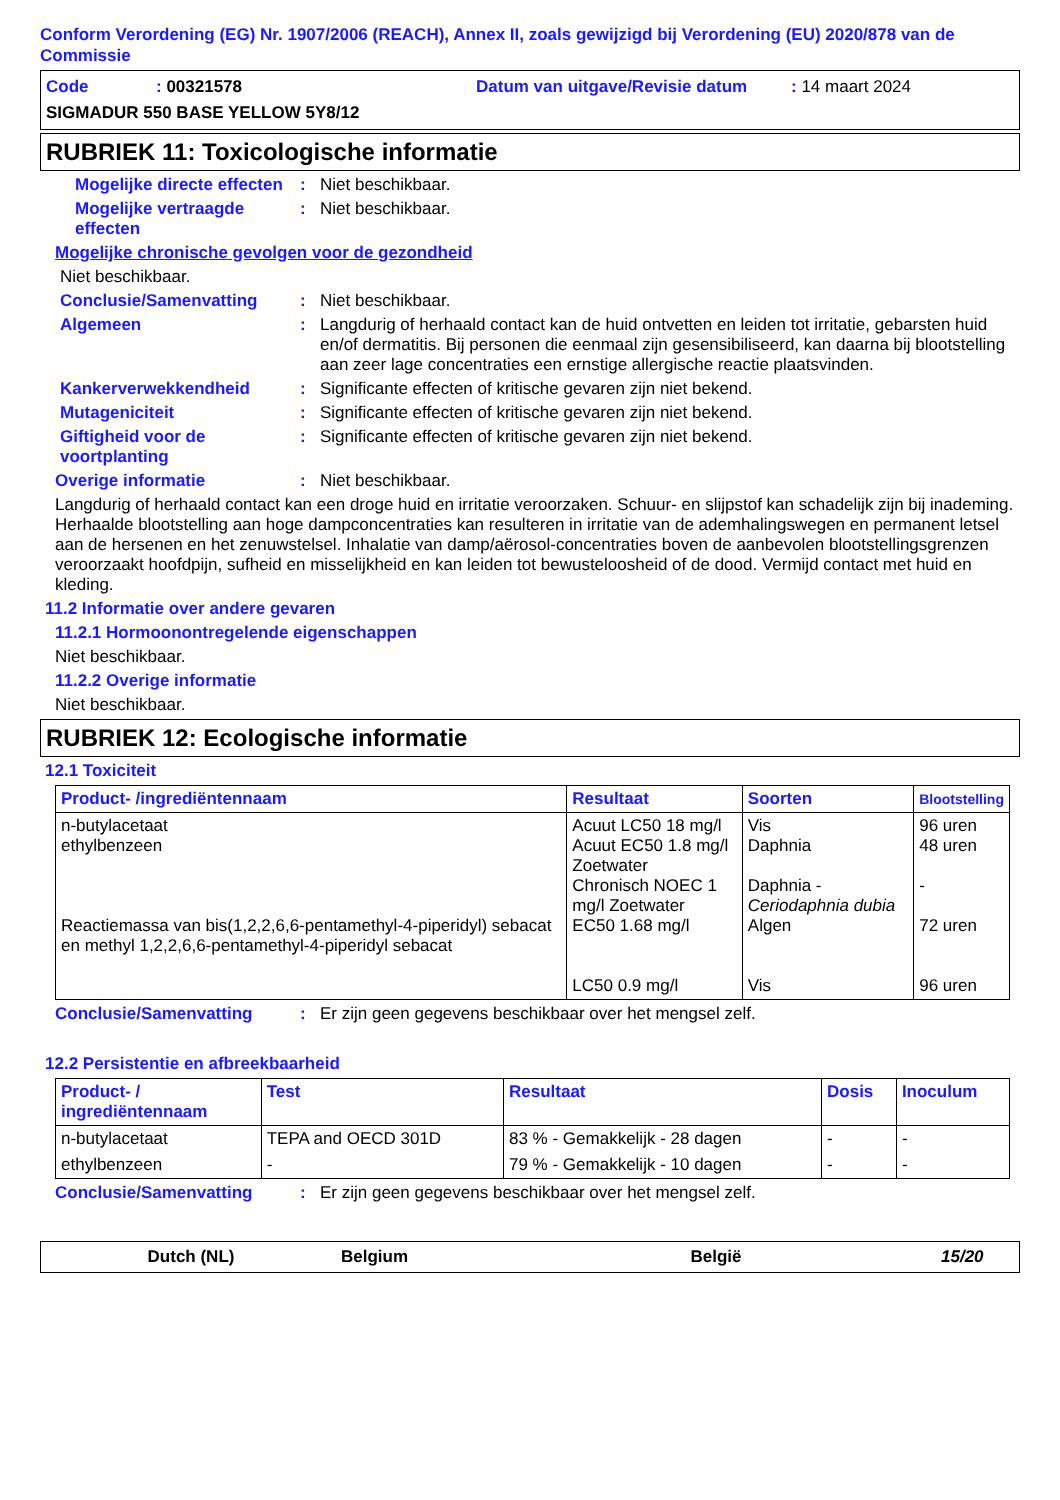Conform Verordening (EG) Nr. 1907/2006 (REACH), Annex II, zoals gewijzigd bij Verordening (EU) 2020/878 van de Commissie
Code: 00321578 Datum van uitgave/Revisie datum: 14 maart 2024
SIGMADUR 550 BASE YELLOW 5Y8/12
RUBRIEK 11: Toxicologische informatie
Mogelijke directe effecten: Niet beschikbaar.
Mogelijke vertraagde effecten: Niet beschikbaar.
Mogelijke chronische gevolgen voor de gezondheid
Niet beschikbaar.
Conclusie/Samenvatting: Niet beschikbaar.
Algemeen: Langdurig of herhaald contact kan de huid ontvetten en leiden tot irritatie, gebarsten huid en/of dermatitis. Bij personen die eenmaal zijn gesensibiliseerd, kan daarna bij blootstelling aan zeer lage concentraties een ernstige allergische reactie plaatsvinden.
Kankerverwekkendheid: Significante effecten of kritische gevaren zijn niet bekend.
Mutageniciteit: Significante effecten of kritische gevaren zijn niet bekend.
Giftigheid voor de voortplanting: Significante effecten of kritische gevaren zijn niet bekend.
Overige informatie: Niet beschikbaar.
Langdurig of herhaald contact kan een droge huid en irritatie veroorzaken. Schuur- en slijpstof kan schadelijk zijn bij inademing. Herhaalde blootstelling aan hoge dampconcentraties kan resulteren in irritatie van de ademhalingswegen en permanent letsel aan de hersenen en het zenuwstelsel. Inhalatie van damp/aërosol-concentraties boven de aanbevolen blootstellingsgrenzen veroorzaakt hoofdpijn, sufheid en misselijkheid en kan leiden tot bewusteloosheid of de dood. Vermijd contact met huid en kleding.
11.2 Informatie over andere gevaren
11.2.1 Hormoonontregelende eigenschappen
Niet beschikbaar.
11.2.2 Overige informatie
Niet beschikbaar.
RUBRIEK 12: Ecologische informatie
12.1 Toxiciteit
| Product- /ingrediëntennaam | Resultaat | Soorten | Blootstelling |
| --- | --- | --- | --- |
| n-butylacetaat ethylbenzeen Reactiemassa van bis(1,2,2,6,6-pentamethyl-4-piperidyl) sebacat en methyl 1,2,2,6,6-pentamethyl-4-piperidyl sebacat | Acuut LC50 18 mg/l Acuut EC50 1.8 mg/l Zoetwater Chronisch NOEC 1 mg/l Zoetwater EC50 1.68 mg/l LC50 0.9 mg/l | Vis Daphnia Daphnia - Ceriodaphnia dubia Algen Vis | 96 uren 48 uren - 72 uren 96 uren |
Conclusie/Samenvatting: Er zijn geen gegevens beschikbaar over het mengsel zelf.
12.2 Persistentie en afbreekbaarheid
| Product- / ingrediëntennaam | Test | Resultaat | Dosis | Inoculum |
| --- | --- | --- | --- | --- |
| n-butylacetaat | TEPA and OECD 301D | 83 % - Gemakkelijk - 28 dagen | - | - |
| ethylbenzeen | - | 79 % - Gemakkelijk - 10 dagen | - | - |
Conclusie/Samenvatting: Er zijn geen gegevens beschikbaar over het mengsel zelf.
Dutch (NL) Belgium België 15/20